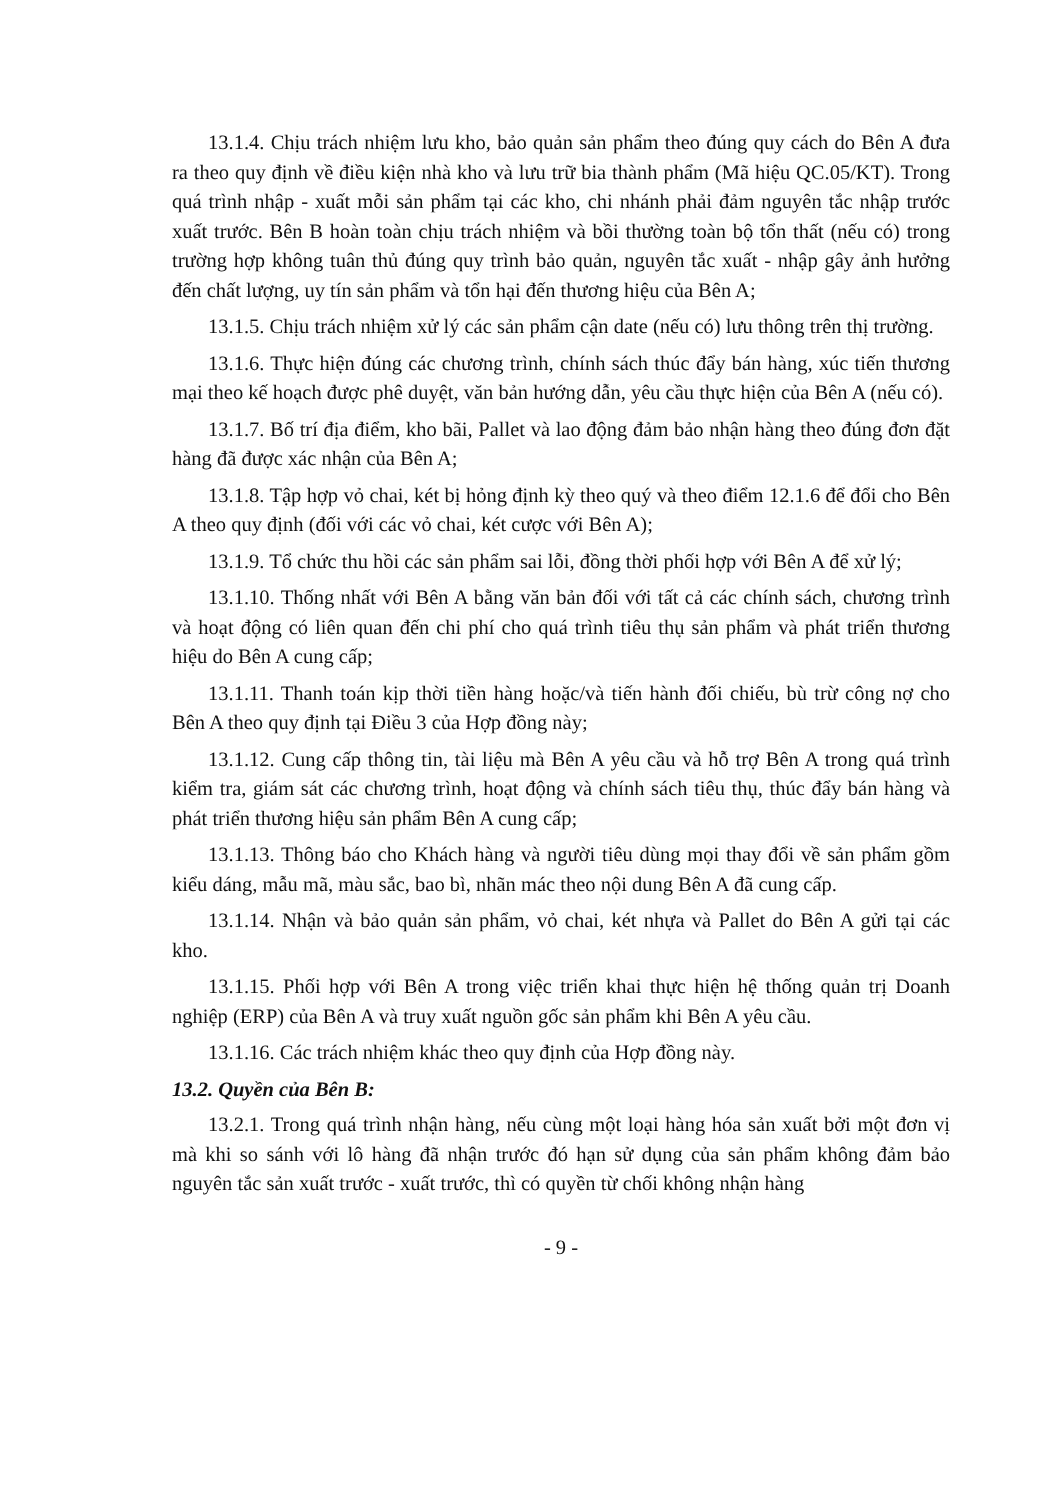13.1.4. Chịu trách nhiệm lưu kho, bảo quản sản phẩm theo đúng quy cách do Bên A đưa ra theo quy định về điều kiện nhà kho và lưu trữ bia thành phẩm (Mã hiệu QC.05/KT). Trong quá trình nhập - xuất mỗi sản phẩm tại các kho, chi nhánh phải đảm nguyên tắc nhập trước xuất trước. Bên B hoàn toàn chịu trách nhiệm và bồi thường toàn bộ tổn thất (nếu có) trong trường hợp không tuân thủ đúng quy trình bảo quản, nguyên tắc xuất - nhập gây ảnh hưởng đến chất lượng, uy tín sản phẩm và tổn hại đến thương hiệu của Bên A;
13.1.5. Chịu trách nhiệm xử lý các sản phẩm cận date (nếu có) lưu thông trên thị trường.
13.1.6. Thực hiện đúng các chương trình, chính sách thúc đẩy bán hàng, xúc tiến thương mại theo kế hoạch được phê duyệt, văn bản hướng dẫn, yêu cầu thực hiện của Bên A (nếu có).
13.1.7. Bố trí địa điểm, kho bãi, Pallet và lao động đảm bảo nhận hàng theo đúng đơn đặt hàng đã được xác nhận của Bên A;
13.1.8. Tập hợp vỏ chai, két bị hỏng định kỳ theo quý và theo điểm 12.1.6 để đổi cho Bên A theo quy định (đối với các vỏ chai, két cược với Bên A);
13.1.9. Tổ chức thu hồi các sản phẩm sai lỗi, đồng thời phối hợp với Bên A để xử lý;
13.1.10. Thống nhất với Bên A bằng văn bản đối với tất cả các chính sách, chương trình và hoạt động có liên quan đến chi phí cho quá trình tiêu thụ sản phẩm và phát triển thương hiệu do Bên A cung cấp;
13.1.11. Thanh toán kịp thời tiền hàng hoặc/và tiến hành đối chiếu, bù trừ công nợ cho Bên A theo quy định tại Điều 3 của Hợp đồng này;
13.1.12. Cung cấp thông tin, tài liệu mà Bên A yêu cầu và hỗ trợ Bên A trong quá trình kiểm tra, giám sát các chương trình, hoạt động và chính sách tiêu thụ, thúc đẩy bán hàng và phát triển thương hiệu sản phẩm Bên A cung cấp;
13.1.13. Thông báo cho Khách hàng và người tiêu dùng mọi thay đổi về sản phẩm gồm kiểu dáng, mẫu mã, màu sắc, bao bì, nhãn mác theo nội dung Bên A đã cung cấp.
13.1.14. Nhận và bảo quản sản phẩm, vỏ chai, két nhựa và Pallet do Bên A gửi tại các kho.
13.1.15. Phối hợp với Bên A trong việc triển khai thực hiện hệ thống quản trị Doanh nghiệp (ERP) của Bên A và truy xuất nguồn gốc sản phẩm khi Bên A yêu cầu.
13.1.16. Các trách nhiệm khác theo quy định của Hợp đồng này.
13.2. Quyền của Bên B:
13.2.1. Trong quá trình nhận hàng, nếu cùng một loại hàng hóa sản xuất bởi một đơn vị mà khi so sánh với lô hàng đã nhận trước đó hạn sử dụng của sản phẩm không đảm bảo nguyên tắc sản xuất trước - xuất trước, thì có quyền từ chối không nhận hàng
- 9 -